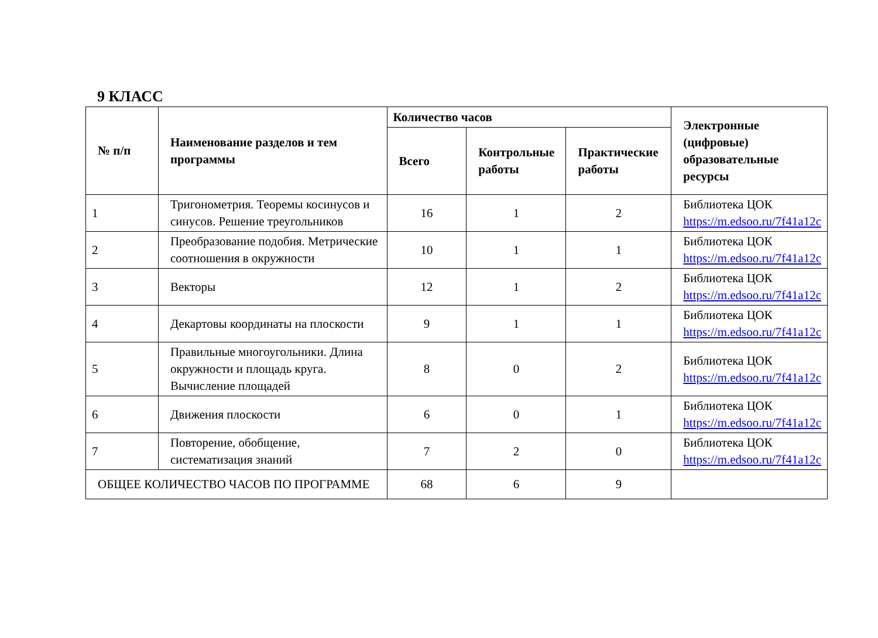9 КЛАСС
| № п/п | Наименование разделов и тем программы | Количество часов | | | Электронные (цифровые) образовательные ресурсы |
| --- | --- | --- | --- | --- | --- |
| | | Всего | Контрольные работы | Практические работы | |
| 1 | Тригонометрия. Теоремы косинусов и синусов. Решение треугольников | 16 | 1 | 2 | Библиотека ЦОК https://m.edsoo.ru/7f41a12c |
| 2 | Преобразование подобия. Метрические соотношения в окружности | 10 | 1 | 1 | Библиотека ЦОК https://m.edsoo.ru/7f41a12c |
| 3 | Векторы | 12 | 1 | 2 | Библиотека ЦОК https://m.edsoo.ru/7f41a12c |
| 4 | Декартовы координаты на плоскости | 9 | 1 | 1 | Библиотека ЦОК https://m.edsoo.ru/7f41a12c |
| 5 | Правильные многоугольники. Длина окружности и площадь круга. Вычисление площадей | 8 | 0 | 2 | Библиотека ЦОК https://m.edsoo.ru/7f41a12c |
| 6 | Движения плоскости | 6 | 0 | 1 | Библиотека ЦОК https://m.edsoo.ru/7f41a12c |
| 7 | Повторение, обобщение, систематизация знаний | 7 | 2 | 0 | Библиотека ЦОК https://m.edsoo.ru/7f41a12c |
| ОБЩЕЕ КОЛИЧЕСТВО ЧАСОВ ПО ПРОГРАММЕ | | 68 | 6 | 9 | |